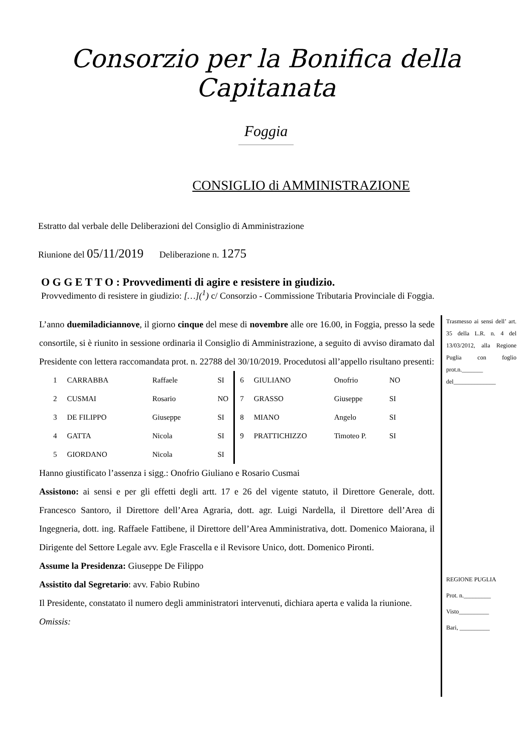Consorzio per la Bonifica della Capitanata
Foggia
CONSIGLIO di AMMINISTRAZIONE
Estratto dal verbale delle Deliberazioni del Consiglio di Amministrazione
Riunione del 05/11/2019 Deliberazione n. 1275
O G G E T T O : Provvedimenti di agire e resistere in giudizio.
Provvedimento di resistere in giudizio: […](<sup>1</sup>) c/ Consorzio - Commissione Tributaria Provinciale di Foggia.
L’anno duemiladiciannove, il giorno cinque del mese di novembre alle ore 16.00, in Foggia, presso la sede consortile, si è riunito in sessione ordinaria il Consiglio di Amministrazione, a seguito di avviso diramato dal Presidente con lettera raccomandata prot. n. 22788 del 30/10/2019. Procedutosi all’appello risultano presenti:
| 1 | CARRABBA | Raffaele | SI | 6 | GIULIANO | Onofrio | NO |
| 2 | CUSMAI | Rosario | NO | 7 | GRASSO | Giuseppe | SI |
| 3 | DE FILIPPO | Giuseppe | SI | 8 | MIANO | Angelo | SI |
| 4 | GATTA | Nicola | SI | 9 | PRATTICHIZZO | Timoteo P. | SI |
| 5 | GIORDANO | Nicola | SI | | | | |
Hanno giustificato l’assenza i sigg.: Onofrio Giuliano e Rosario Cusmai
Assistono: ai sensi e per gli effetti degli artt. 17 e 26 del vigente statuto, il Direttore Generale, dott. Francesco Santoro, il Direttore dell’Area Agraria, dott. agr. Luigi Nardella, il Direttore dell’Area di Ingegneria, dott. ing. Raffaele Fattibene, il Direttore dell’Area Amministrativa, dott. Domenico Maiorana, il Dirigente del Settore Legale avv. Egle Frascella e il Revisore Unico, dott. Domenico Pironti.
Assume la Presidenza: Giuseppe De Filippo
Assistito dal Segretario: avv. Fabio Rubino
Il Presidente, constatato il numero degli amministratori intervenuti, dichiara aperta e valida la riunione.
Omissis:
Trasmesso ai sensi dell’ art. 35 della L.R. n. 4 del 13/03/2012, alla Regione Puglia con foglio prot.n._______ del______________
REGIONE PUGLIA
Prot. n._________
Visto__________
Bari, __________